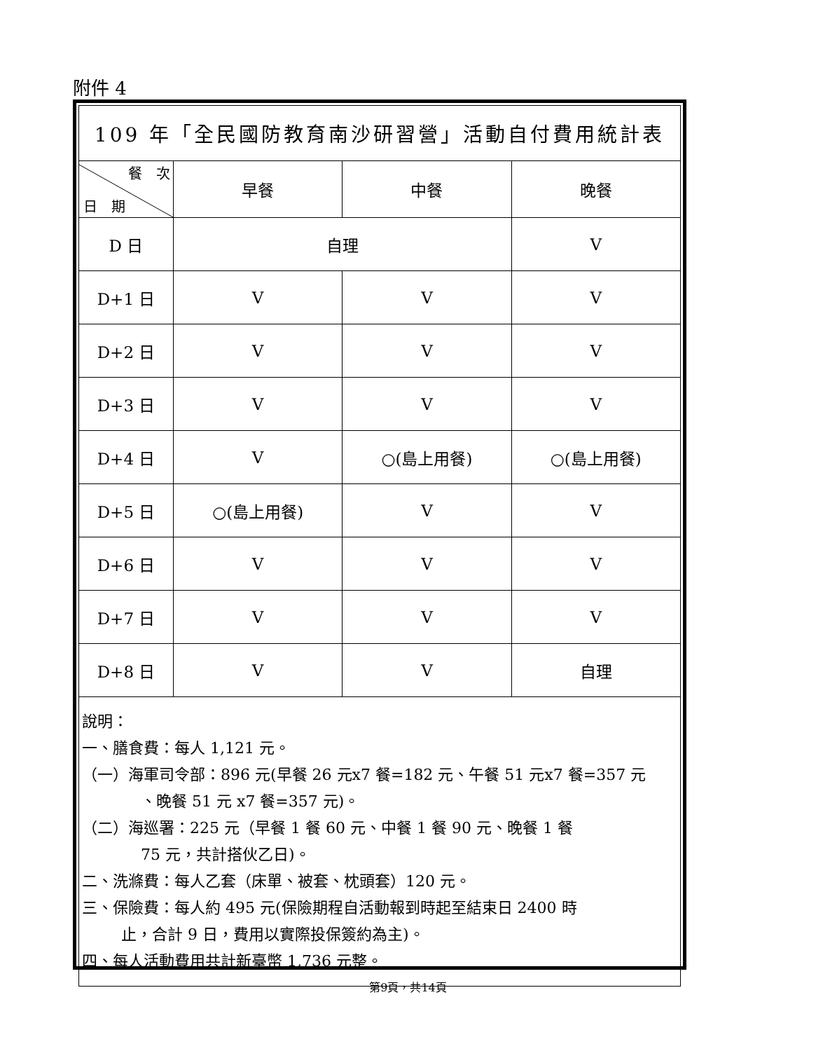附件 4
| 109 年「全民國防教育南沙研習營」活動自付費用統計表 | | | |
| --- | --- | --- | --- |
| 餐 次 日 期 | 早餐 | 中餐 | 晚餐 |
| D 日 | 自理 | | V |
| D+1 日 | V | V | V |
| D+2 日 | V | V | V |
| D+3 日 | V | V | V |
| D+4 日 | V | ○(島上用餐) | ○(島上用餐) |
| D+5 日 | ○(島上用餐) | V | V |
| D+6 日 | V | V | V |
| D+7 日 | V | V | V |
| D+8 日 | V | V | 自理 |
說明：
一、膳食費：每人 1,121 元。
（一）海軍司令部：896 元(早餐 26 元x7 餐=182 元、午餐 51 元x7 餐=357 元
、晚餐 51 元 x7 餐=357 元)。
（二）海巡署：225 元（早餐 1 餐 60 元、中餐 1 餐 90 元、晚餐 1 餐
75 元，共計搭伙乙日)。
二、洗滌費：每人乙套（床單、被套、枕頭套）120 元。
三、保險費：每人約 495 元(保險期程自活動報到時起至結束日 2400 時
止，合計 9 日，費用以實際投保簽約為主)。
四、每人活動費用共計新臺幣 1,736 元整。
第9頁，共14頁